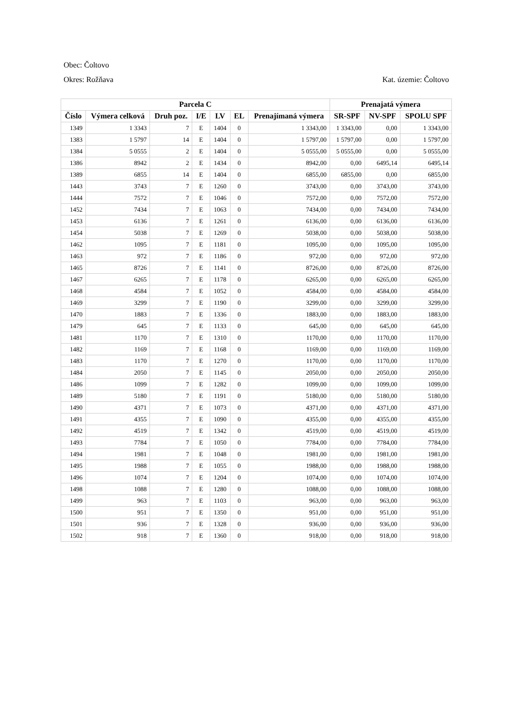Obec: Čoltovo
Okres: Rožňava Kat. územie: Čoltovo
| Parcela C | | | | | | | Prenajatá výmera | | |
| --- | --- | --- | --- | --- | --- | --- | --- | --- | --- |
| Číslo | Výmera celková | Druh poz. | I/E | LV | EL | Prenajímaná výmera | SR-SPF | NV-SPF | SPOLU SPF |
| 1349 | 1 3343 | 7 | E | 1404 | 0 | 1 3343,00 | 1 3343,00 | 0,00 | 1 3343,00 |
| 1383 | 1 5797 | 14 | E | 1404 | 0 | 1 5797,00 | 1 5797,00 | 0,00 | 1 5797,00 |
| 1384 | 5 0555 | 2 | E | 1404 | 0 | 5 0555,00 | 5 0555,00 | 0,00 | 5 0555,00 |
| 1386 | 8942 | 2 | E | 1434 | 0 | 8942,00 | 0,00 | 6495,14 | 6495,14 |
| 1389 | 6855 | 14 | E | 1404 | 0 | 6855,00 | 6855,00 | 0,00 | 6855,00 |
| 1443 | 3743 | 7 | E | 1260 | 0 | 3743,00 | 0,00 | 3743,00 | 3743,00 |
| 1444 | 7572 | 7 | E | 1046 | 0 | 7572,00 | 0,00 | 7572,00 | 7572,00 |
| 1452 | 7434 | 7 | E | 1063 | 0 | 7434,00 | 0,00 | 7434,00 | 7434,00 |
| 1453 | 6136 | 7 | E | 1261 | 0 | 6136,00 | 0,00 | 6136,00 | 6136,00 |
| 1454 | 5038 | 7 | E | 1269 | 0 | 5038,00 | 0,00 | 5038,00 | 5038,00 |
| 1462 | 1095 | 7 | E | 1181 | 0 | 1095,00 | 0,00 | 1095,00 | 1095,00 |
| 1463 | 972 | 7 | E | 1186 | 0 | 972,00 | 0,00 | 972,00 | 972,00 |
| 1465 | 8726 | 7 | E | 1141 | 0 | 8726,00 | 0,00 | 8726,00 | 8726,00 |
| 1467 | 6265 | 7 | E | 1178 | 0 | 6265,00 | 0,00 | 6265,00 | 6265,00 |
| 1468 | 4584 | 7 | E | 1052 | 0 | 4584,00 | 0,00 | 4584,00 | 4584,00 |
| 1469 | 3299 | 7 | E | 1190 | 0 | 3299,00 | 0,00 | 3299,00 | 3299,00 |
| 1470 | 1883 | 7 | E | 1336 | 0 | 1883,00 | 0,00 | 1883,00 | 1883,00 |
| 1479 | 645 | 7 | E | 1133 | 0 | 645,00 | 0,00 | 645,00 | 645,00 |
| 1481 | 1170 | 7 | E | 1310 | 0 | 1170,00 | 0,00 | 1170,00 | 1170,00 |
| 1482 | 1169 | 7 | E | 1168 | 0 | 1169,00 | 0,00 | 1169,00 | 1169,00 |
| 1483 | 1170 | 7 | E | 1270 | 0 | 1170,00 | 0,00 | 1170,00 | 1170,00 |
| 1484 | 2050 | 7 | E | 1145 | 0 | 2050,00 | 0,00 | 2050,00 | 2050,00 |
| 1486 | 1099 | 7 | E | 1282 | 0 | 1099,00 | 0,00 | 1099,00 | 1099,00 |
| 1489 | 5180 | 7 | E | 1191 | 0 | 5180,00 | 0,00 | 5180,00 | 5180,00 |
| 1490 | 4371 | 7 | E | 1073 | 0 | 4371,00 | 0,00 | 4371,00 | 4371,00 |
| 1491 | 4355 | 7 | E | 1090 | 0 | 4355,00 | 0,00 | 4355,00 | 4355,00 |
| 1492 | 4519 | 7 | E | 1342 | 0 | 4519,00 | 0,00 | 4519,00 | 4519,00 |
| 1493 | 7784 | 7 | E | 1050 | 0 | 7784,00 | 0,00 | 7784,00 | 7784,00 |
| 1494 | 1981 | 7 | E | 1048 | 0 | 1981,00 | 0,00 | 1981,00 | 1981,00 |
| 1495 | 1988 | 7 | E | 1055 | 0 | 1988,00 | 0,00 | 1988,00 | 1988,00 |
| 1496 | 1074 | 7 | E | 1204 | 0 | 1074,00 | 0,00 | 1074,00 | 1074,00 |
| 1498 | 1088 | 7 | E | 1280 | 0 | 1088,00 | 0,00 | 1088,00 | 1088,00 |
| 1499 | 963 | 7 | E | 1103 | 0 | 963,00 | 0,00 | 963,00 | 963,00 |
| 1500 | 951 | 7 | E | 1350 | 0 | 951,00 | 0,00 | 951,00 | 951,00 |
| 1501 | 936 | 7 | E | 1328 | 0 | 936,00 | 0,00 | 936,00 | 936,00 |
| 1502 | 918 | 7 | E | 1360 | 0 | 918,00 | 0,00 | 918,00 | 918,00 |